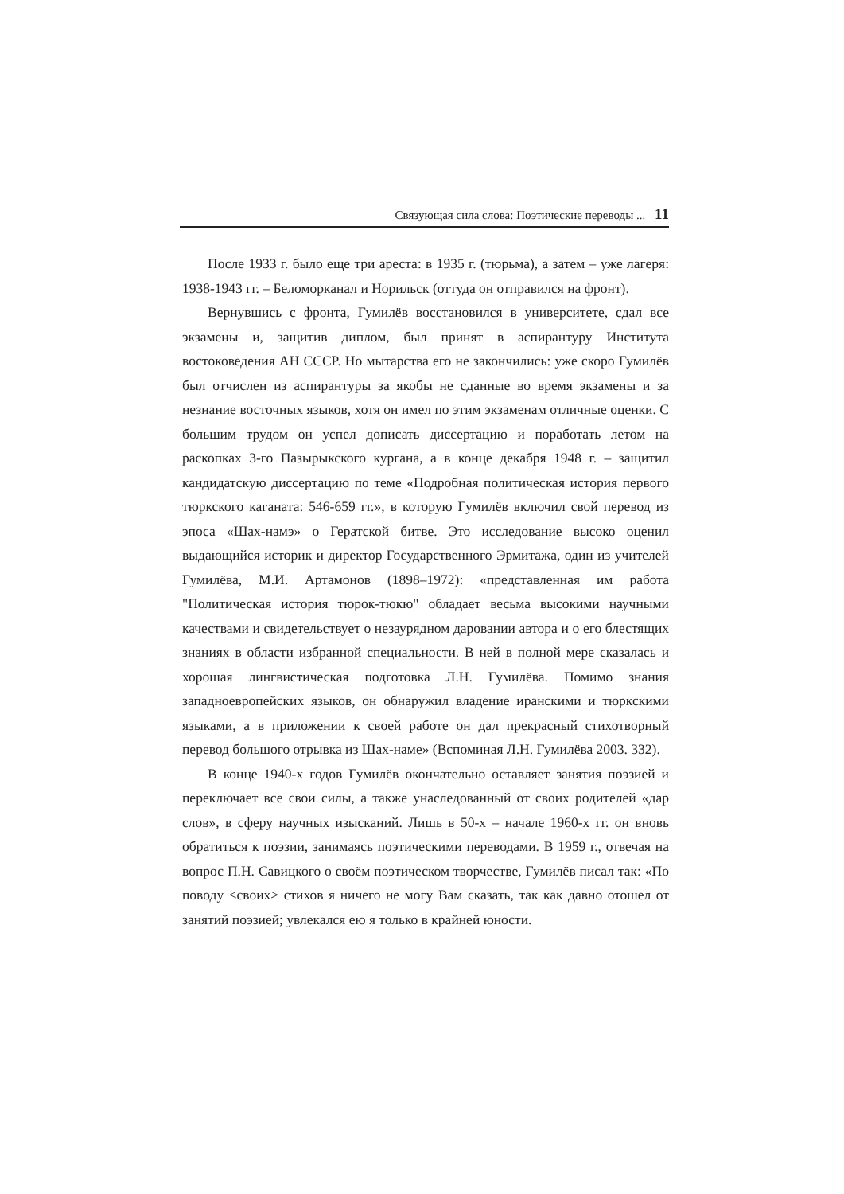Связующая сила слова: Поэтические переводы ... 11
После 1933 г. было еще три ареста: в 1935 г. (тюрьма), а затем – уже лагеря: 1938-1943 гг. – Беломорканал и Норильск (оттуда он отправился на фронт).
Вернувшись с фронта, Гумилёв восстановился в университете, сдал все экзамены и, защитив диплом, был принят в аспирантуру Института востоковедения АН СССР. Но мытарства его не закончились: уже скоро Гумилёв был отчислен из аспирантуры за якобы не сданные во время экзамены и за незнание восточных языков, хотя он имел по этим экзаменам отличные оценки. С большим трудом он успел дописать диссертацию и поработать летом на раскопках 3-го Пазырыкского кургана, а в конце декабря 1948 г. – защитил кандидатскую диссертацию по теме «Подробная политическая история первого тюркского каганата: 546-659 гг.», в которую Гумилёв включил свой перевод из эпоса «Шах-намэ» о Гератской битве. Это исследование высоко оценил выдающийся историк и директор Государственного Эрмитажа, один из учителей Гумилёва, М.И. Артамонов (1898–1972): «представленная им работа "Политическая история тюрок-тюкю" обладает весьма высокими научными качествами и свидетельствует о незаурядном даровании автора и о его блестящих знаниях в области избранной специальности. В ней в полной мере сказалась и хорошая лингвистическая подготовка Л.Н. Гумилёва. Помимо знания западноевропейских языков, он обнаружил владение иранскими и тюркскими языками, а в приложении к своей работе он дал прекрасный стихотворный перевод большого отрывка из Шах-наме» (Вспоминая Л.Н. Гумилёва 2003. 332).
В конце 1940-х годов Гумилёв окончательно оставляет занятия поэзией и переключает все свои силы, а также унаследованный от своих родителей «дар слов», в сферу научных изысканий. Лишь в 50-х – начале 1960-х гг. он вновь обратиться к поэзии, занимаясь поэтическими переводами. В 1959 г., отвечая на вопрос П.Н. Савицкого о своём поэтическом творчестве, Гумилёв писал так: «По поводу <своих> стихов я ничего не могу Вам сказать, так как давно отошел от занятий поэзией; увлекался ею я только в крайней юности.